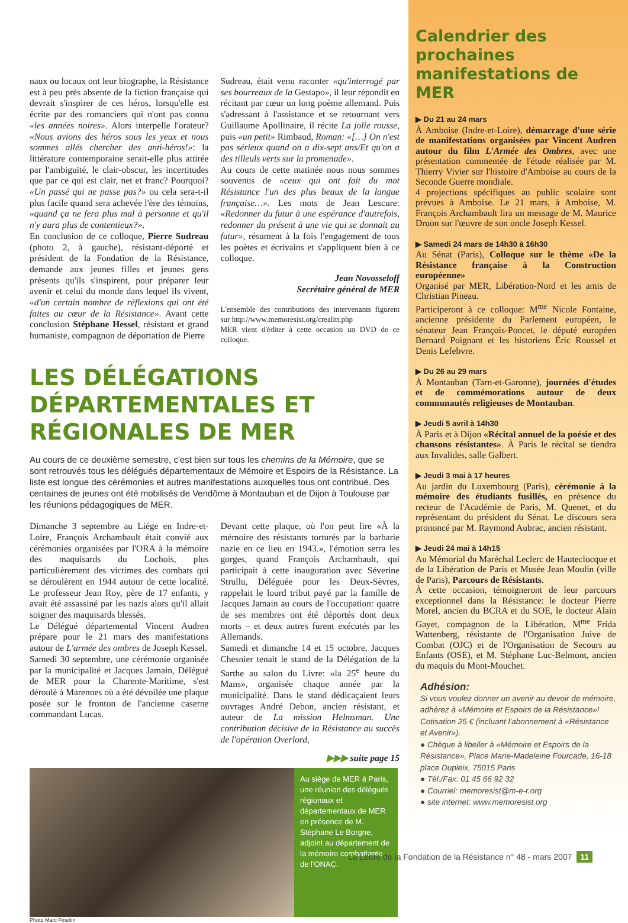naux ou locaux ont leur biographe, la Résistance est à peu près absente de la fiction française qui devrait s'inspirer de ces héros, lorsqu'elle est écrite par des romanciers qui n'ont pas connu «les années noires». Alors interpelle l'orateur? «Nous avions des héros sous les yeux et nous sommes allés chercher des anti-héros!»: la littérature contemporaine serait-elle plus attirée par l'ambiguïté, le clair-obscur, les incertitudes que par ce qui est clair, net et franc? Pourquoi? «Un passé qui ne passe pas?» ou cela sera-t-il plus facile quand sera achevée l'ère des témoins, «quand ça ne fera plus mal à personne et qu'il n'y aura plus de contentieux?».
En conclusion de ce colloque, Pierre Sudreau (photo 2, à gauche), résistant-déporté et président de la Fondation de la Résistance, demande aux jeunes filles et jeunes gens présents qu'ils s'inspirent, pour préparer leur avenir et celui du monde dans lequel ils vivent, «d'un certain nombre de réflexions qui ont été faites au cœur de la Résistance». Avant cette conclusion Stéphane Hessel, résistant et grand humaniste, compagnon de déportation de Pierre
Sudreau, était venu raconter «qu'interrogé par ses bourreaux de la Gestapo», il leur répondit en récitant par cœur un long poème allemand. Puis s'adressant à l'assistance et se retournant vers Guillaume Apollinaire, il récite La jolie rousse, puis «un petit» Rimbaud, Roman: «[…] On n'est pas sérieux quand on a dix-sept ans/Et qu'on a des tilleuls verts sur la promenade».
Au cours de cette matinée nous nous sommes souvenus de «ceux qui ont fait du mot Résistance l'un des plus beaux de la langue française…». Les mots de Jean Lescure: «Redonner du futur à une espérance d'autrefois, redonner du présent à une vie qui se donnait au futur», résument à la fois l'engagement de tous les poètes et écrivains et s'appliquent bien à ce colloque.
Jean Novosseloff
Secrétaire général de MER
L'ensemble des contributions des intervenants figurent sur http://www.memoresist.org/crealitt.php
MER vient d'éditer à cette occasion un DVD de ce colloque.
LES DÉLÉGATIONS DÉPARTEMENTALES ET RÉGIONALES DE MER
Au cours de ce deuxième semestre, c'est bien sur tous les chemins de la Mémoire, que se sont retrouvés tous les délégués départementaux de Mémoire et Espoirs de la Résistance. La liste est longue des cérémonies et autres manifestations auxquelles tous ont contribué. Des centaines de jeunes ont été mobilisés de Vendôme à Montauban et de Dijon à Toulouse par les réunions pédagogiques de MER.
Dimanche 3 septembre au Liége en Indre-et-Loire, François Archambault était convié aux cérémonies organisées par l'ORA à la mémoire des maquisards du Lochois, plus particulièrement des victimes des combats qui se déroulèrent en 1944 autour de cette localité. Le professeur Jean Roy, père de 17 enfants, y avait été assassiné par les nazis alors qu'il allait soigner des maquisards blessés.
Le Délégué départemental Vincent Audren prépare pour le 21 mars des manifestations autour de L'armée des ombres de Joseph Kessel.
Samedi 30 septembre, une cérémonie organisée par la municipalité et Jacques Jamain, Délégué de MER pour la Charente-Maritime, s'est déroulé à Marennes où a été dévoilée une plaque posée sur le fronton de l'ancienne caserne commandant Lucas.
Devant cette plaque, où l'on peut lire «À la mémoire des résistants torturés par la barbarie nazie en ce lieu en 1943.», l'émotion serra les gorges, quand François Archambault, qui participait à cette inauguration avec Séverine Strullu, Déléguée pour les Deux-Sèvres, rappelait le lourd tribut payé par la famille de Jacques Jamain au cours de l'occupation: quatre de ses membres ont été déportés dont deux morts – et deux autres furent exécutés par les Allemands.
Samedi et dimanche 14 et 15 octobre, Jacques Chesnier tenait le stand de la Délégation de la Sarthe au salon du Livre: «la 25<sup>e</sup> heure du Mans», organisée chaque année par la municipalité. Dans le stand dédicaçaient leurs ouvrages André Debon, ancien résistant, et auteur de La mission Helmsman. Une contribution décisive de la Résistance au succès de l'opération Overlord,
▶▶▶ suite page 15
Au siège de MER à Paris, une réunion des délégués régionaux et départementaux de MER en présence de M. Stéphane Le Borgne, adjoint au département de la mémoire combattante de l'ONAC.
Photo Marc Fineltin
Calendrier des prochaines manifestations de MER
▶ Du 21 au 24 mars
À Amboise (Indre-et-Loire), démarrage d'une série de manifestations organisées par Vincent Audren autour du film L'Armée des Ombres, avec une présentation commentée de l'étude réalisée par M. Thierry Vivier sur l'histoire d'Amboise au cours de la Seconde Guerre mondiale.
4 projections spécifiques au public scolaire sont prévues à Amboise. Le 21 mars, à Amboise, M. François Archambault lira un message de M. Maurice Druon sur l'œuvre de son oncle Joseph Kessel.
▶ Samedi 24 mars de 14h30 à 16h30
Au Sénat (Paris), Colloque sur le thème «De la Résistance française à la Construction européenne»
Organisé par MER, Libération-Nord et les amis de Christian Pineau.
Participeront à ce colloque: M<sup>me</sup> Nicole Fontaine, ancienne présidente du Parlement européen, le sénateur Jean François-Poncet, le député européen Bernard Poignant et les historiens Éric Roussel et Denis Lefebvre.
▶ Du 26 au 29 mars
À Montauban (Tarn-et-Garonne), journées d'études et de commémorations autour de deux communautés religieuses de Montauban.
▶ Jeudi 5 avril à 14h30
À Paris et à Dijon «Récital annuel de la poésie et des chansons résistantes». À Paris le récital se tiendra aux Invalides, salle Galbert.
▶ Jeudi 3 mai à 17 heures
Au jardin du Luxembourg (Paris), cérémonie à la mémoire des étudiants fusillés, en présence du recteur de l'Académie de Paris, M. Quenet, et du représentant du président du Sénat. Le discours sera prononcé par M. Raymond Aubrac, ancien résistant.
▶ Jeudi 24 mai à 14h15
Au Mémorial du Maréchal Leclerc de Hauteclocque et de la Libération de Paris et Musée Jean Moulin (ville de Paris), Parcours de Résistants.
À cette occasion, témoigneront de leur parcours exceptionnel dans la Résistance: le docteur Pierre Morel, ancien du BCRA et du SOE, le docteur Alain Gayet, compagnon de la Libération, M<sup>me</sup> Frida Wattenberg, résistante de l'Organisation Juive de Combat (OJC) et de l'Organisation de Secours au Enfants (OSE), et M. Stéphane Luc-Belmont, ancien du maquis du Mont-Mouchet.
Adhésion:
Si vous voulez donner un avenir au devoir de mémoire, adhérez à «Mémoire et Espoirs de la Résistance»! Cotisation 25 € (incluant l'abonnement à «Résistance et Avenir»).
● Chèque à libeller à «Mémoire et Espoirs de la Résistance», Place Marie-Madeleine Fourcade, 16-18 place Dupleix, 75015 Paris
● Tél./Fax: 01 45 66 92 32
● Courriel: memoresist@m-e-r.org
● site internet: www.memoresist.org
La Lettre de la Fondation de la Résistance n° 48 - mars 2007 11